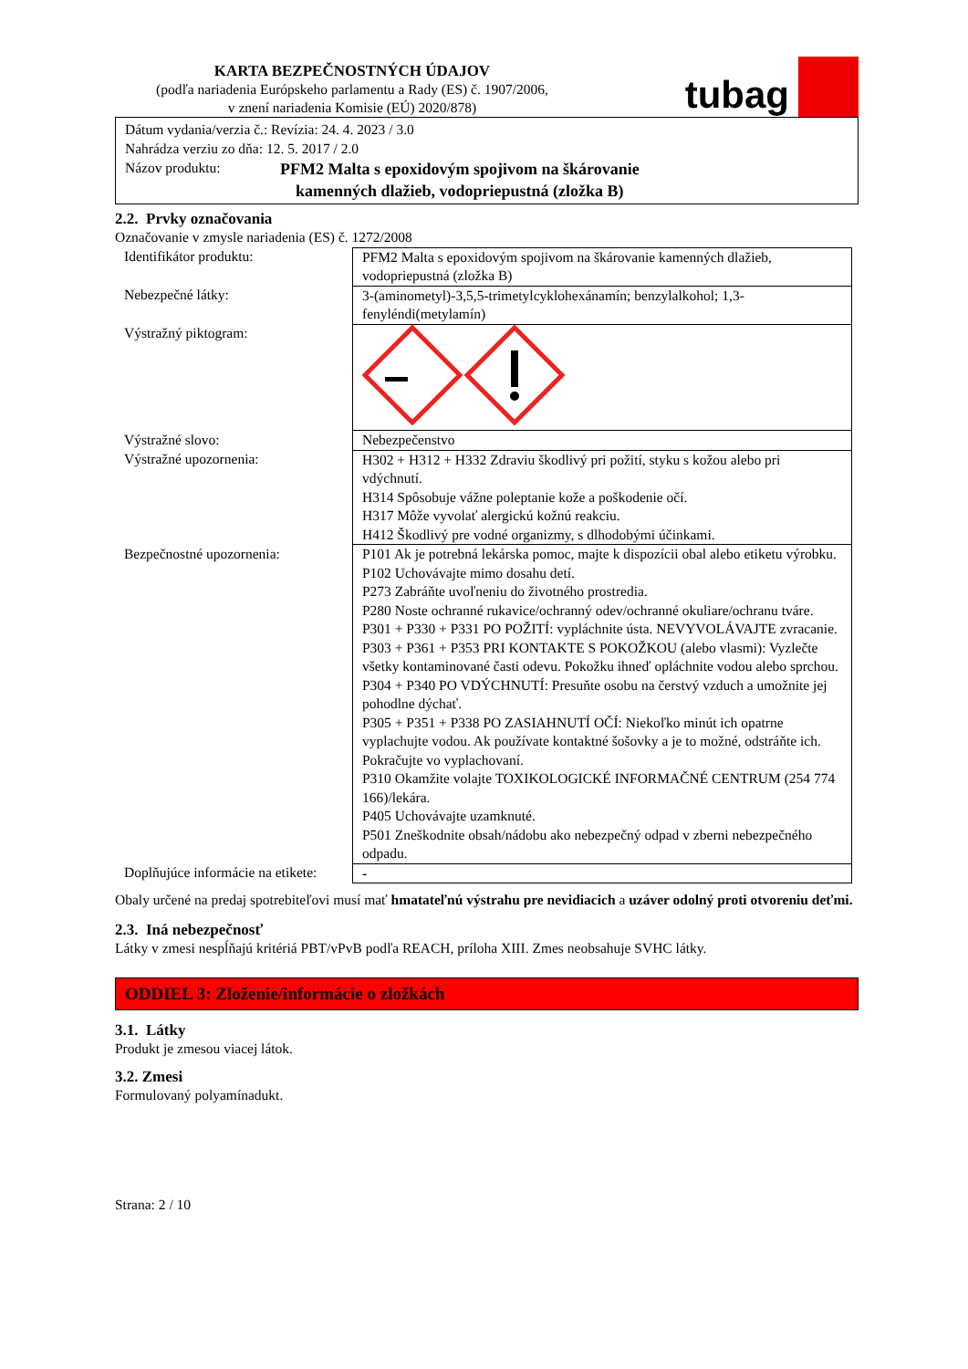KARTA BEZPEČNOSTNÝCH ÚDAJOV
(podľa nariadenia Európskeho parlamentu a Rady (ES) č. 1907/2006,
v znení nariadenia Komisie (EÚ) 2020/878)
tubag
Dátum vydania/verzia č.: Revízia: 24. 4. 2023 / 3.0
Nahrádza verziu zo dňa: 12. 5. 2017 / 2.0
Názov produktu: PFM2 Malta s epoxidovým spojivom na škárovanie
kamenných dlažieb, vodopriepustná (zložka B)
2.2. Prvky označovania
Označovanie v zmysle nariadenia (ES) č. 1272/2008
| Identifikátor produktu: | PFM2 Malta s epoxidovým spojivom na škárovanie kamenných dlažieb, vodopriepustná (zložka B) |
| Nebezpečné látky: | 3-(aminometyl)-3,5,5-trimetylcyklohexánamín; benzylalkohol; 1,3-fenyléndi(metylamín) |
| Výstražný piktogram: | |
| Výstražné slovo: | Nebezpečenstvo |
| Výstražné upozornenia: | H302 + H312 + H332 Zdraviu škodlivý pri požití, styku s kožou alebo pri vdýchnutí. H314 Spôsobuje vážne poleptanie kože a poškodenie očí. H317 Môže vyvolať alergickú kožnú reakciu. H412 Škodlivý pre vodné organizmy, s dlhodobými účinkami. |
| Bezpečnostné upozornenia: | P101 Ak je potrebná lekárska pomoc, majte k dispozícii obal alebo etiketu výrobku. P102 Uchovávajte mimo dosahu detí. P273 Zabráňte uvoľneniu do životného prostredia. P280 Noste ochranné rukavice/ochranný odev/ochranné okuliare/ochranu tváre. P301 + P330 + P331 PO POŽITÍ: vypláchnite ústa. NEVYVOLÁVAJTE zvracanie. P303 + P361 + P353 PRI KONTAKTE S POKOŽKOU (alebo vlasmi): Vyzlečte všetky kontaminované časti odevu. Pokožku ihneď opláchnite vodou alebo sprchou. P304 + P340 PO VDÝCHNUTÍ: Presuňte osobu na čerstvý vzduch a umožnite jej pohodlne dýchať. P305 + P351 + P338 PO ZASIAHNUTÍ OČÍ: Niekoľko minút ich opatrne vyplachujte vodou. Ak používate kontaktné šošovky a je to možné, odstráňte ich. Pokračujte vo vyplachovaní. P310 Okamžite volajte TOXIKOLOGICKÉ INFORMAČNÉ CENTRUM (254 774 166)/lekára. P405 Uchovávajte uzamknuté. P501 Zneškodnite obsah/nádobu ako nebezpečný odpad v zberni nebezpečného odpadu. |
| Doplňujúce informácie na etikete: | - |
Obaly určené na predaj spotrebiteľovi musí mať hmatateľnú výstrahu pre nevidiacich a uzáver odolný proti otvoreniu deťmi.
2.3. Iná nebezpečnosť
Látky v zmesi nespĺňajú kritériá PBT/vPvB podľa REACH, príloha XIII. Zmes neobsahuje SVHC látky.
ODDIEL 3: Zloženie/informácie o zložkách
3.1. Látky
Produkt je zmesou viacej látok.
3.2. Zmesi
Formulovaný polyamínadukt.
Strana: 2 / 10